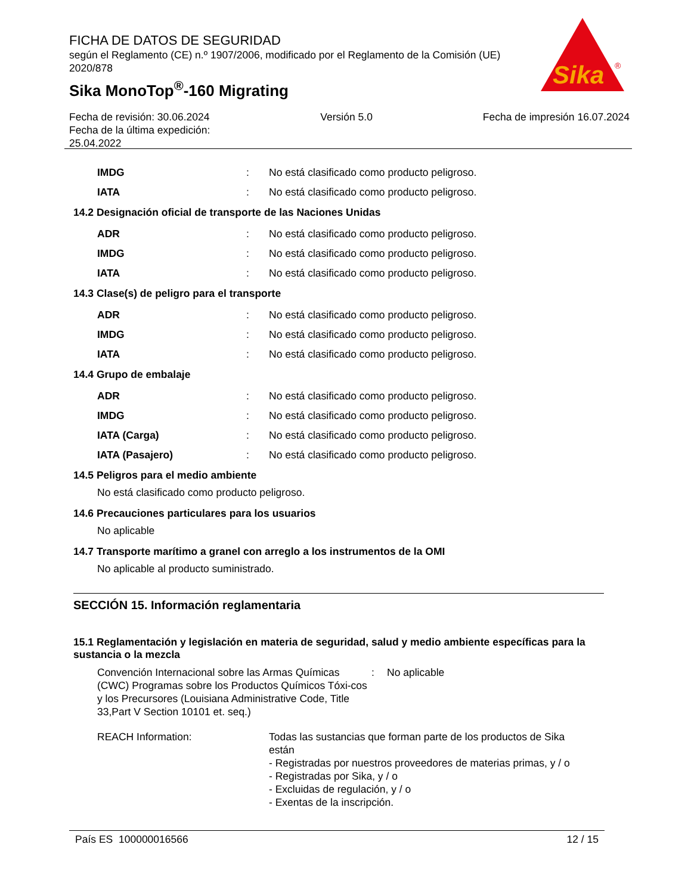FICHA DE DATOS DE SEGURIDAD
según el Reglamento (CE) n.º 1907/2006, modificado por el Reglamento de la Comisión (UE) 2020/878
Sika MonoTop<sup>®</sup>-160 Migrating
Sika
®
Fecha de revisión: 30.06.2024
Fecha de la última expedición:
25.04.2022
Versión 5.0 Fecha de impresión 16.07.2024
IMDG: No está clasificado como producto peligroso.
IATA: No está clasificado como producto peligroso.
14.2 Designación oficial de transporte de las Naciones Unidas
ADR: No está clasificado como producto peligroso.
IMDG: No está clasificado como producto peligroso.
IATA: No está clasificado como producto peligroso.
14.3 Clase(s) de peligro para el transporte
ADR: No está clasificado como producto peligroso.
IMDG: No está clasificado como producto peligroso.
IATA: No está clasificado como producto peligroso.
14.4 Grupo de embalaje
ADR: No está clasificado como producto peligroso.
IMDG: No está clasificado como producto peligroso.
IATA (Carga): No está clasificado como producto peligroso.
IATA (Pasajero): No está clasificado como producto peligroso.
14.5 Peligros para el medio ambiente
No está clasificado como producto peligroso.
14.6 Precauciones particulares para los usuarios
No aplicable
14.7 Transporte marítimo a granel con arreglo a los instrumentos de la OMI
No aplicable al producto suministrado.
SECCIÓN 15. Información reglamentaria
15.1 Reglamentación y legislación en materia de seguridad, salud y medio ambiente específicas para la sustancia o la mezcla
Convención Internacional sobre las Armas Químicas (CWC) Programas sobre los Productos Químicos Tóxi-cos y los Precursores (Louisiana Administrative Code, Title 33,Part V Section 10101 et. seq.): No aplicable
REACH Information: Todas las sustancias que forman parte de los productos de Sika están
- Registradas por nuestros proveedores de materias primas, y / o
- Registradas por Sika, y / o
- Excluidas de regulación, y / o
- Exentas de la inscripción.
País ES 100000016566 12 / 15